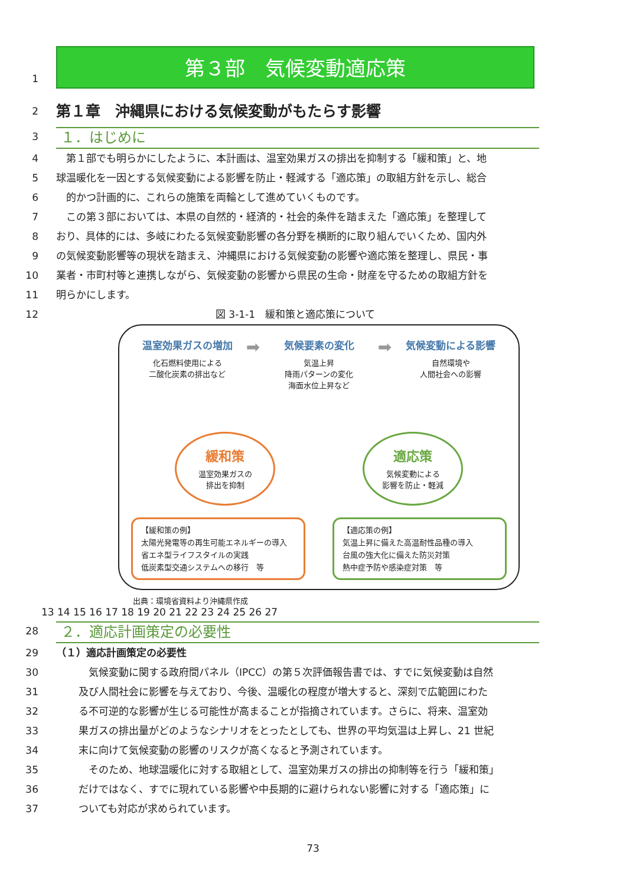1
第３部　気候変動適応策
2
第１章　沖縄県における気候変動がもたらす影響
3
１．はじめに
4 　第１部でも明らかにしたように、本計画は、温室効果ガスの排出を抑制する「緩和策」と、地
5 球温暖化を一因とする気候変動による影響を防止・軽減する「適応策」の取組方針を示し、総合
6 　的かつ計画的に、これらの施策を両輪として進めていくものです。
7 　この第３部においては、本県の自然的・経済的・社会的条件を踏まえた「適応策」を整理して
8 おり、具体的には、多岐にわたる気候変動影響の各分野を横断的に取り組んでいくため、国内外
9 の気候変動影響等の現状を踏まえ、沖縄県における気候変動の影響や適応策を整理し、県民・事
10 業者・市町村等と連携しながら、気候変動の影響から県民の生命・財産を守るための取組方針を
11 明らかにします。
12 図 3-1-1　緩和策と適応策について
温室効果ガスの増加
化石燃料使用による
二酸化炭素の排出など
➡
気候要素の変化
気温上昇
降雨パターンの変化
海面水位上昇など
➡
気候変動による影響
自然環境や
人間社会への影響
緩和策
温室効果ガスの
排出を抑制
適応策
気候変動による
影響を防止・軽減
【緩和策の例】
太陽光発電等の再生可能エネルギーの導入
省エネ型ライフスタイルの実践
低炭素型交通システムへの移行　等
【適応策の例】
気温上昇に備えた高温耐性品種の導入
台風の強大化に備えた防災対策
熱中症予防や感染症対策　等
出典：環境省資料より沖縄県作成
13 14 15 16 17 18 19 20 21 22 23 24 25 26 27
28
２．適応計画策定の必要性
29 （１）適応計画策定の必要性
30 　気候変動に関する政府間パネル（IPCC）の第５次評価報告書では、すでに気候変動は自然
31 及び人間社会に影響を与えており、今後、温暖化の程度が増大すると、深刻で広範囲にわた
32 る不可逆的な影響が生じる可能性が高まることが指摘されています。さらに、将来、温室効
33 果ガスの排出量がどのようなシナリオをとったとしても、世界の平均気温は上昇し、21 世紀
34 末に向けて気候変動の影響のリスクが高くなると予測されています。
35 　そのため、地球温暖化に対する取組として、温室効果ガスの排出の抑制等を行う「緩和策」
36 だけではなく、すでに現れている影響や中長期的に避けられない影響に対する「適応策」に
37 ついても対応が求められています。
73